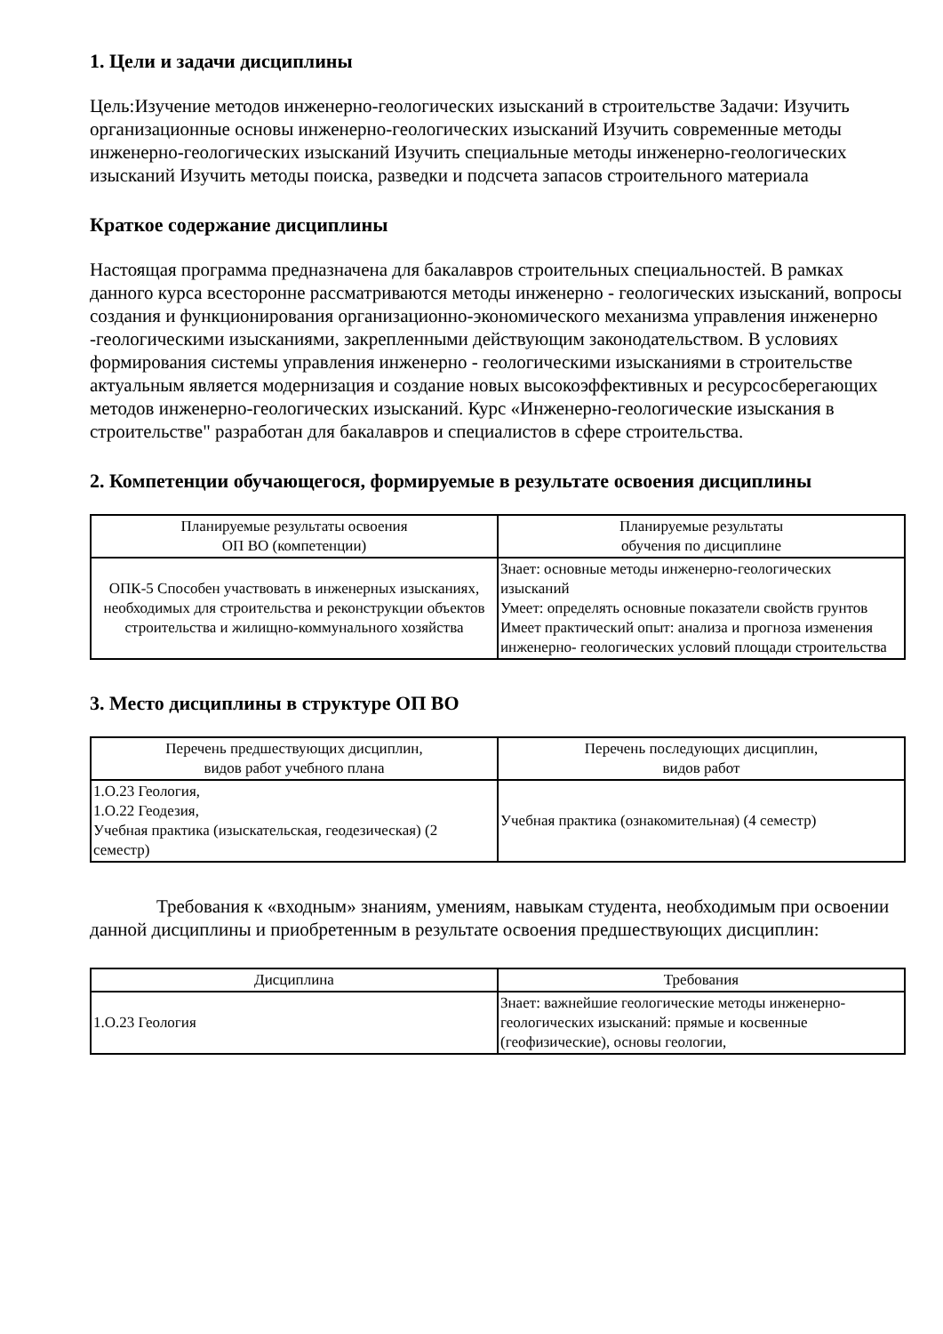1. Цели и задачи дисциплины
Цель:Изучение методов инженерно-геологических изысканий в строительстве Задачи: Изучить организационные основы инженерно-геологических изысканий Изучить современные методы инженерно-геологических изысканий Изучить специальные методы инженерно-геологических изысканий Изучить методы поиска, разведки и подсчета запасов строительного материала
Краткое содержание дисциплины
Настоящая программа предназначена для бакалавров строительных специальностей. В рамках данного курса всесторонне рассматриваются методы инженерно - геологических изысканий, вопросы создания и функционирования организационно-экономического механизма управления инженерно -геологическими изысканиями, закрепленными действующим законодательством. В условиях формирования системы управления инженерно - геологическими изысканиями в строительстве актуальным является модернизация и создание новых высокоэффективных и ресурсосберегающих методов инженерно-геологических изысканий. Курс «Инженерно-геологические изыскания в строительстве" разработан для бакалавров и специалистов в сфере строительства.
2. Компетенции обучающегося, формируемые в результате освоения дисциплины
| Планируемые результаты освоения ОП ВО (компетенции) | Планируемые результаты обучения по дисциплине |
| --- | --- |
| ОПК-5 Способен участвовать в инженерных изысканиях, необходимых для строительства и реконструкции объектов строительства и жилищно-коммунального хозяйства | Знает: основные методы инженерно-геологических изысканий Умеет: определять основные показатели свойств грунтов Имеет практический опыт: анализа и прогноза изменения инженерно- геологических условий площади строительства |
3. Место дисциплины в структуре ОП ВО
| Перечень предшествующих дисциплин, видов работ учебного плана | Перечень последующих дисциплин, видов работ |
| --- | --- |
| 1.О.23 Геология, 1.О.22 Геодезия, Учебная практика (изыскательская, геодезическая) (2 семестр) | Учебная практика (ознакомительная) (4 семестр) |
Требования к «входным» знаниям, умениям, навыкам студента, необходимым при освоении данной дисциплины и приобретенным в результате освоения предшествующих дисциплин:
| Дисциплина | Требования |
| --- | --- |
| 1.О.23 Геология | Знает: важнейшие геологические методы инженерно-геологических изысканий: прямые и косвенные (геофизические), основы геологии, |